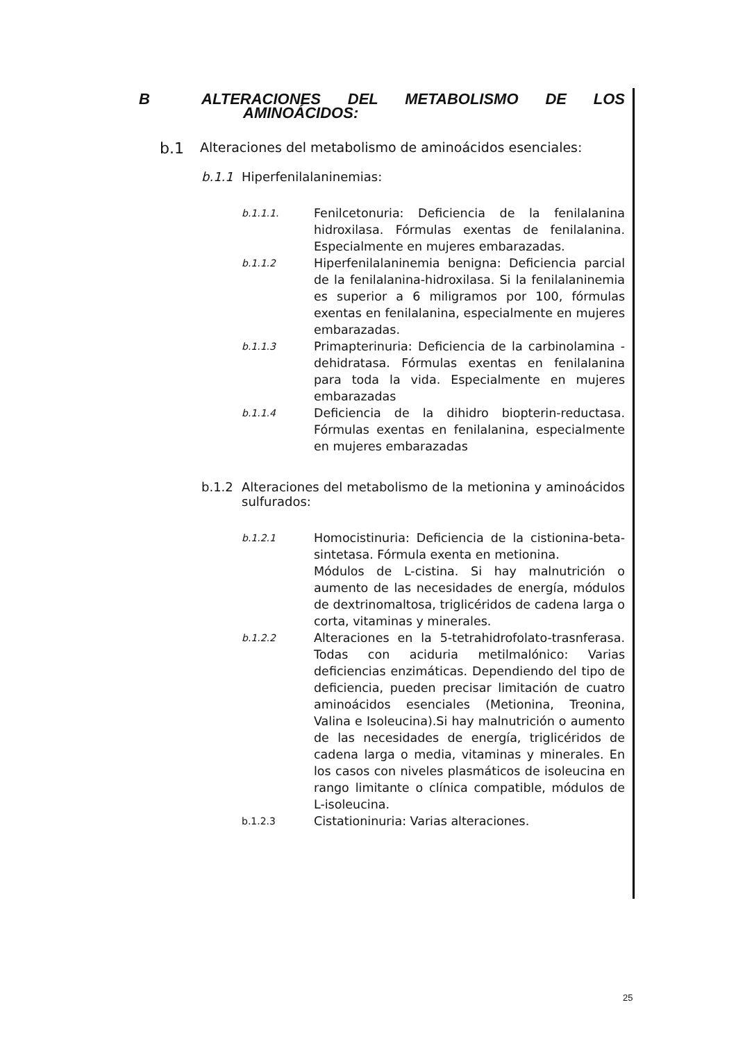B ALTERACIONES DEL METABOLISMO DE LOS
AMINOÁCIDOS:
b.1 Alteraciones del metabolismo de aminoácidos esenciales:
b.1.1 Hiperfenilalaninemias:
b.1.1.1. Fenilcetonuria: Deficiencia de la fenilalanina hidroxilasa. Fórmulas exentas de fenilalanina. Especialmente en mujeres embarazadas.
b.1.1.2 Hiperfenilalaninemia benigna: Deficiencia parcial de la fenilalanina-hidroxilasa. Si la fenilalaninemia es superior a 6 miligramos por 100, fórmulas exentas en fenilalanina, especialmente en mujeres embarazadas.
b.1.1.3 Primapterinuria: Deficiencia de la carbinolamina - dehidratasa. Fórmulas exentas en fenilalanina para toda la vida. Especialmente en mujeres embarazadas
b.1.1.4 Deficiencia de la dihidro biopterin-reductasa. Fórmulas exentas en fenilalanina, especialmente en mujeres embarazadas
b.1.2 Alteraciones del metabolismo de la metionina y aminoácidos sulfurados:
b.1.2.1 Homocistinuria: Deficiencia de la cistionina-beta-sintetasa. Fórmula exenta en metionina.
Módulos de L-cistina. Si hay malnutrición o aumento de las necesidades de energía, módulos de dextrinomaltosa, triglicéridos de cadena larga o corta, vitaminas y minerales.
b.1.2.2 Alteraciones en la 5-tetrahidrofolato-trasnferasa. Todas con aciduria metilmalónico: Varias deficiencias enzimáticas. Dependiendo del tipo de deficiencia, pueden precisar limitación de cuatro aminoácidos esenciales (Metionina, Treonina, Valina e Isoleucina).Si hay malnutrición o aumento de las necesidades de energía, triglicéridos de cadena larga o media, vitaminas y minerales. En los casos con niveles plasmáticos de isoleucina en rango limitante o clínica compatible, módulos de L-isoleucina.
b.1.2.3 Cistationinuria: Varias alteraciones.
25